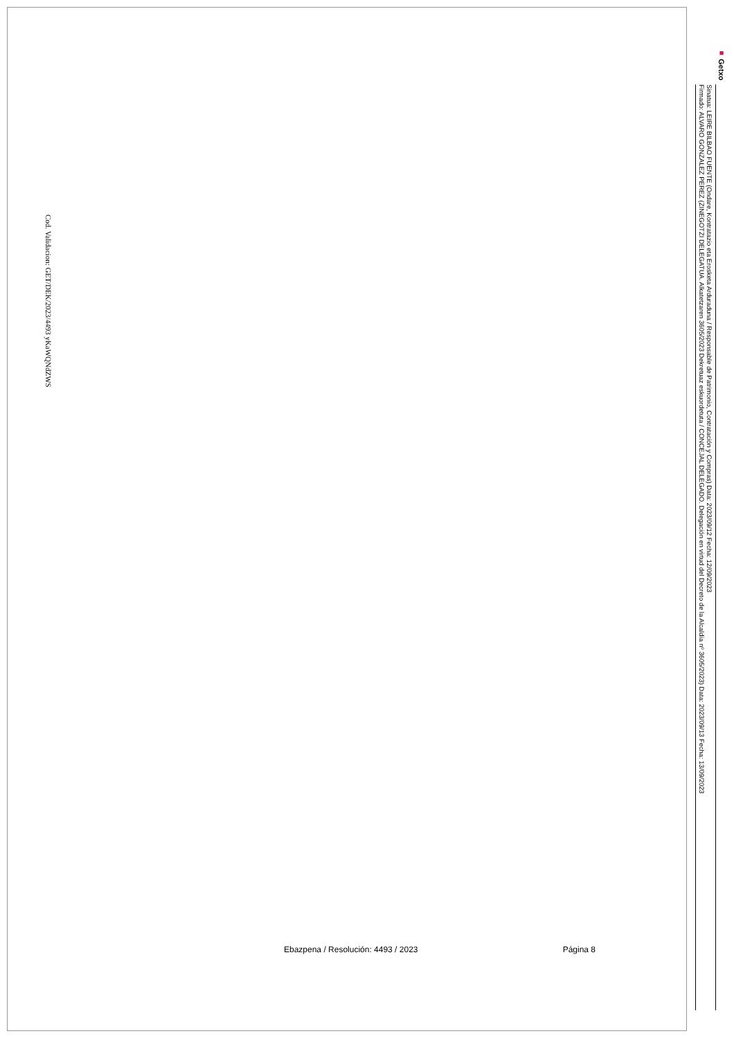Cod. Validacion: GET/DEK/2023/4493 yKaWQNdZWS
■ Getxo
Sinatua: LEIRE BILBAO FUENTE (Ondare, Kontratazio eta Erosketa Arduraduna / Responsable de Patrimonio, Contratación y Compras) Data: 2023/09/12 Fecha: 12/09/2023
Firmado: ALVARO GONZALEZ PEREZ (ZINEGOTZI DELEGATUA. Alkatetzaren 3605/2023 Dekretuaz eskuordetuta / CONCEJAL DELEGADO. Delegación en virtud del Decreto de la Alcaldía nº 3605/2023) Data: 2023/09/13 Fecha: 13/09/2023
Ebazpena / Resolución: 4493 / 2023 Página 8